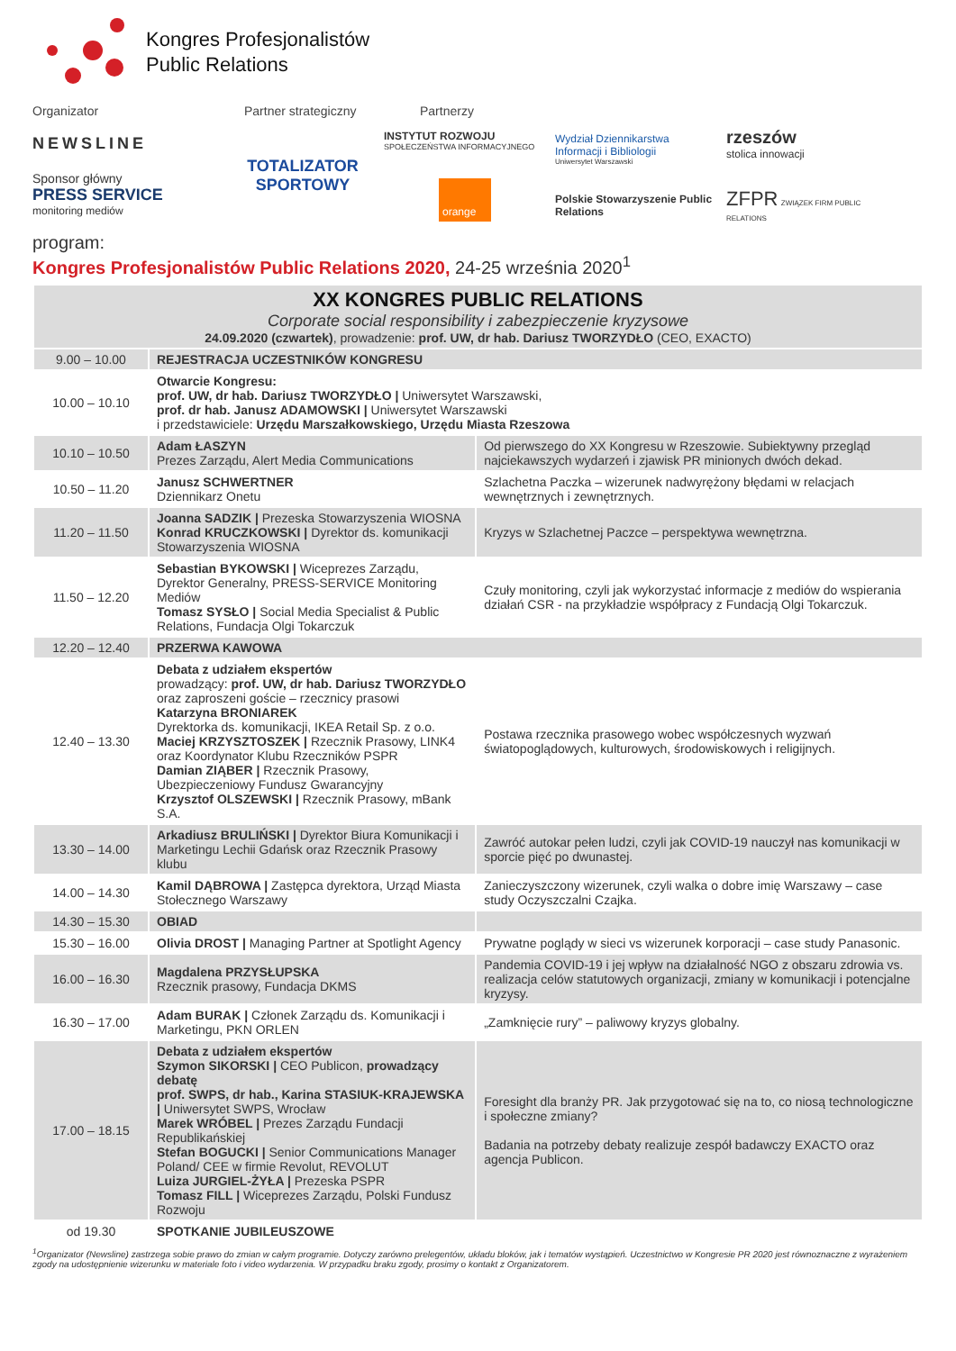Kongres Profesjonalistów
Public Relations
Organizator Partner strategiczny Partnerzy
NEWSLINE
Sponsor główny
PRESS SERVICE
monitoring mediów
TOTALIZATOR
SPORTOWY
INSTYTUT ROZWOJU
SPOŁECZEŃSTWA INFORMACYJNEGO
orange
Wydział Dziennikarstwa Informacji i Bibliologii
Uniwersytet Warszawski
Polskie Stowarzyszenie Public Relations
rzeszów
stolica innowacji
ZFPR ZWIĄZEK FIRM PUBLIC RELATIONS
program:
Kongres Profesjonalistów Public Relations 2020, 24-25 września 2020<sup>1</sup>
| XX KONGRES PUBLIC RELATIONS Corporate social responsibility i zabezpieczenie kryzysowe 24.09.2020 (czwartek) , prowadzenie: prof. UW, dr hab. Dariusz TWORZYDŁO (CEO, EXACTO) | | |
| --- | --- | --- |
| 9.00 – 10.00 | REJESTRACJA UCZESTNIKÓW KONGRESU | |
| 10.00 – 10.10 | Otwarcie Kongresu: prof. UW, dr hab. Dariusz TWORZYDŁO / Uniwersytet Warszawski, prof. dr hab. Janusz ADAMOWSKI / Uniwersytet Warszawski i przedstawiciele: Urzędu Marszałkowskiego, Urzędu Miasta Rzeszowa | |
| 10.10 – 10.50 | Adam ŁASZYN Prezes Zarządu, Alert Media Communications | Od pierwszego do XX Kongresu w Rzeszowie. Subiektywny przegląd najciekawszych wydarzeń i zjawisk PR minionych dwóch dekad. |
| 10.50 – 11.20 | Janusz SCHWERTNER Dziennikarz Onetu | Szlachetna Paczka – wizerunek nadwyrężony błędami w relacjach wewnętrznych i zewnętrznych. |
| 11.20 – 11.50 | Joanna SADZIK / Prezeska Stowarzyszenia WIOSNA Konrad KRUCZKOWSKI / Dyrektor ds. komunikacji Stowarzyszenia WIOSNA | Kryzys w Szlachetnej Paczce – perspektywa wewnętrzna. |
| 11.50 – 12.20 | Sebastian BYKOWSKI / Wiceprezes Zarządu, Dyrektor Generalny, PRESS-SERVICE Monitoring Mediów Tomasz SYSŁO / Social Media Specialist & Public Relations, Fundacja Olgi Tokarczuk | Czuły monitoring, czyli jak wykorzystać informacje z mediów do wspierania działań CSR - na przykładzie współpracy z Fundacją Olgi Tokarczuk. |
| 12.20 – 12.40 | PRZERWA KAWOWA | |
| 12.40 – 13.30 | Debata z udziałem ekspertów prowadzący: prof. UW, dr hab. Dariusz TWORZYDŁO oraz zaproszeni goście – rzecznicy prasowi Katarzyna BRONIAREK Dyrektorka ds. komunikacji, IKEA Retail Sp. z o.o. Maciej KRZYSZTOSZEK / Rzecznik Prasowy, LINK4 oraz Koordynator Klubu Rzeczników PSPR Damian ZIĄBER / Rzecznik Prasowy, Ubezpieczeniowy Fundusz Gwarancyjny Krzysztof OLSZEWSKI / Rzecznik Prasowy, mBank S.A. | Postawa rzecznika prasowego wobec współczesnych wyzwań światopoglądowych, kulturowych, środowiskowych i religijnych. |
| 13.30 – 14.00 | Arkadiusz BRULIŃSKI / Dyrektor Biura Komunikacji i Marketingu Lechii Gdańsk oraz Rzecznik Prasowy klubu | Zawróć autokar pełen ludzi, czyli jak COVID-19 nauczył nas komunikacji w sporcie pięć po dwunastej. |
| 14.00 – 14.30 | Kamil DĄBROWA / Zastępca dyrektora, Urząd Miasta Stołecznego Warszawy | Zanieczyszczony wizerunek, czyli walka o dobre imię Warszawy – case study Oczyszczalni Czajka. |
| 14.30 – 15.30 | OBIAD | |
| 15.30 – 16.00 | Olivia DROST / Managing Partner at Spotlight Agency | Prywatne poglądy w sieci vs wizerunek korporacji – case study Panasonic. |
| 16.00 – 16.30 | Magdalena PRZYSŁUPSKA Rzecznik prasowy, Fundacja DKMS | Pandemia COVID-19 i jej wpływ na działalność NGO z obszaru zdrowia vs. realizacja celów statutowych organizacji, zmiany w komunikacji i potencjalne kryzysy. |
| 16.30 – 17.00 | Adam BURAK / Członek Zarządu ds. Komunikacji i Marketingu, PKN ORLEN | „Zamknięcie rury” – paliwowy kryzys globalny. |
| 17.00 – 18.15 | Debata z udziałem ekspertów Szymon SIKORSKI / CEO Publicon, prowadzący debatę prof. SWPS, dr hab., Karina STASIUK-KRAJEWSKA / Uniwersytet SWPS, Wrocław Marek WRÓBEL / Prezes Zarządu Fundacji Republikańskiej Stefan BOGUCKI / Senior Communications Manager Poland/ CEE w firmie Revolut, REVOLUT Luiza JURGIEL-ŻYŁA / Prezeska PSPR Tomasz FILL / Wiceprezes Zarządu, Polski Fundusz Rozwoju | Foresight dla branży PR. Jak przygotować się na to, co niosą technologiczne i społeczne zmiany? Badania na potrzeby debaty realizuje zespół badawczy EXACTO oraz agencja Publicon. |
| od 19.30 | SPOTKANIE JUBILEUSZOWE | |
<sup>1</sup> Organizator (Newsline) zastrzega sobie prawo do zmian w całym programie. Dotyczy zarówno prelegentów, układu bloków, jak i tematów wystąpień. Uczestnictwo w Kongresie PR 2020 jest równoznaczne z wyrażeniem zgody na udostępnienie wizerunku w materiale foto i video wydarzenia. W przypadku braku zgody, prosimy o kontakt z Organizatorem.